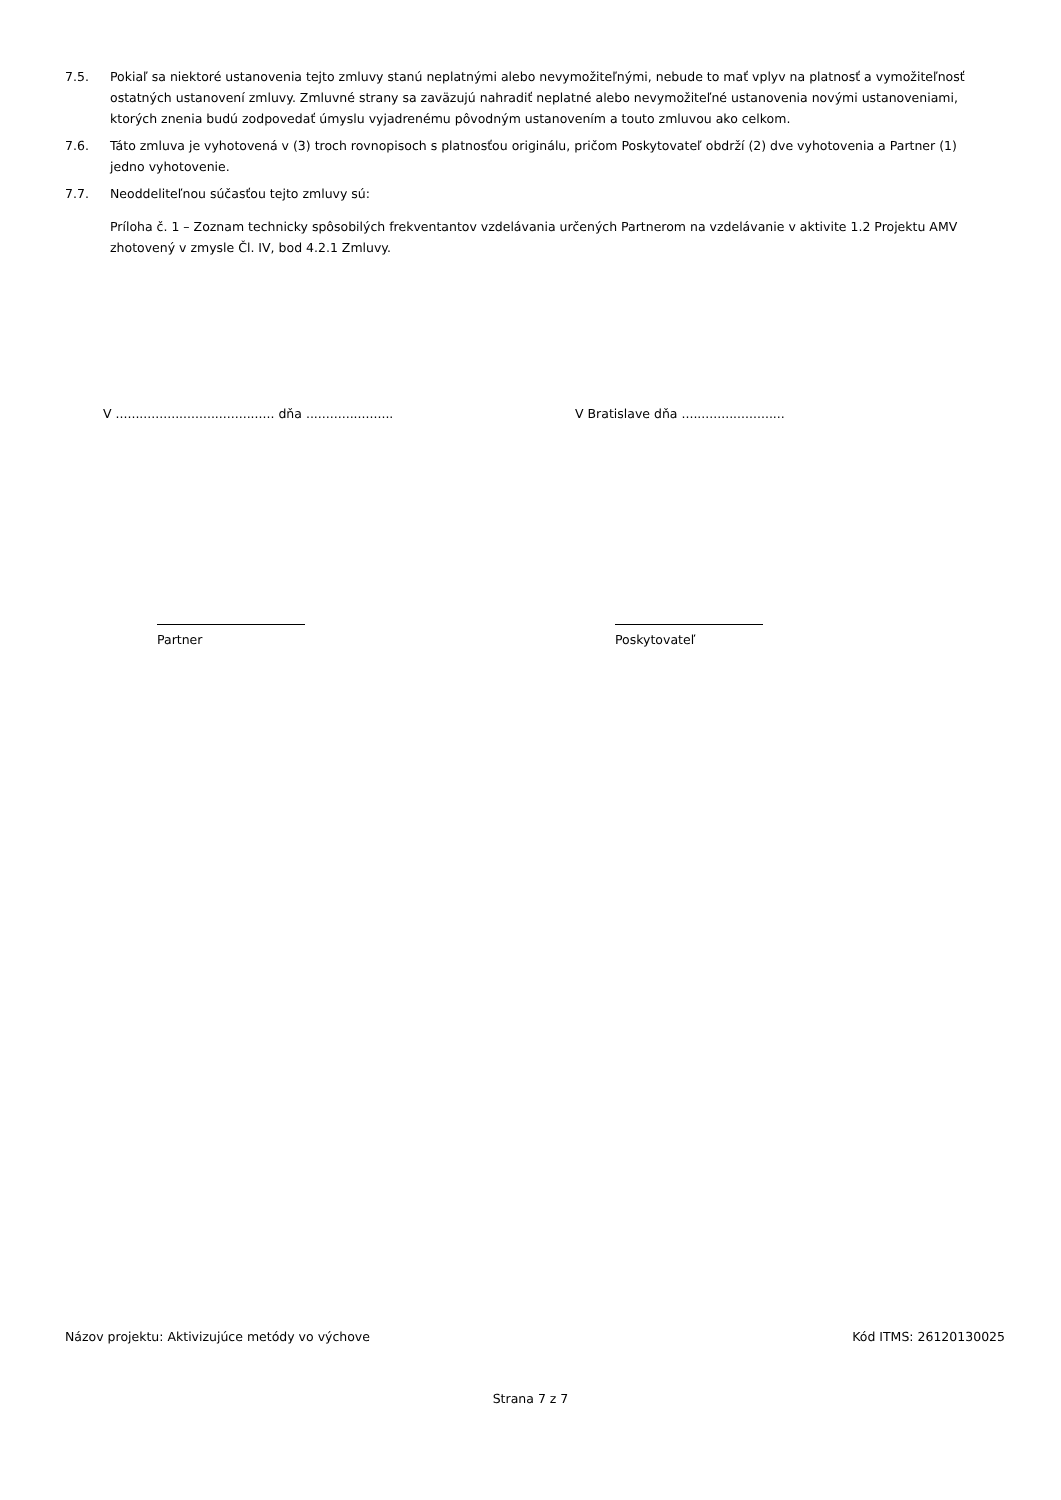7.5. Pokiaľ sa niektoré ustanovenia tejto zmluvy stanú neplatnými alebo nevymožiteľnými, nebude to mať vplyv na platnosť a vymožiteľnosť ostatných ustanovení zmluvy. Zmluvné strany sa zaväzujú nahradiť neplatné alebo nevymožiteľné ustanovenia novými ustanoveniami, ktorých znenia budú zodpovedať úmyslu vyjadrenému pôvodným ustanovením a touto zmluvou ako celkom.
7.6. Táto zmluva je vyhotovená v (3) troch rovnopisoch s platnosťou originálu, pričom Poskytovateľ obdrží (2) dve vyhotovenia a Partner (1) jedno vyhotovenie.
7.7. Neoddeliteľnou súčasťou tejto zmluvy sú:
Príloha č. 1 – Zoznam technicky spôsobilých frekventantov vzdelávania určených Partnerom na vzdelávanie v aktivite 1.2 Projektu AMV zhotovený v zmysle Čl. IV, bod 4.2.1 Zmluvy.
V ........................................ dňa ......................
V Bratislave dňa ..........................
Partner Poskytovateľ
Názov projektu: Aktivizujúce metódy vo výchove Kód ITMS: 26120130025
Strana 7 z 7